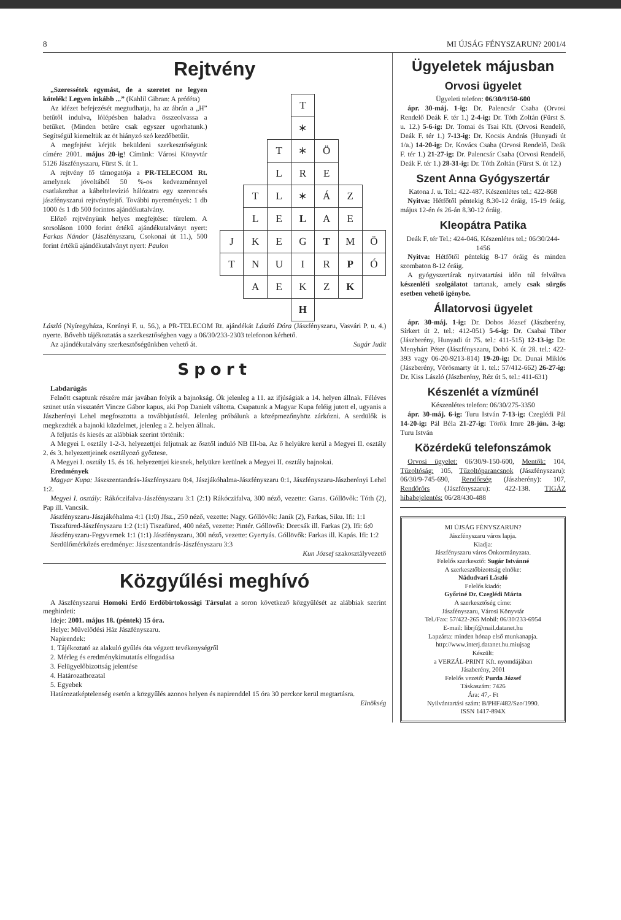8 MI ÚJSÁG FÉNYSZARUN? 2001/4
Rejtvény
„Szeressétek egymást, de a szeretet ne legyen kötelék! Legyen inkább ...” (Kahlil Gibran: A próféta)
Az idézet befejezését megtudhatja, ha az ábrán a „H” betűtől indulva, lólépésben haladva összeolvassa a betűket. (Minden betűre csak egyszer ugorhatunk.) Segítségül kiemeltük az öt hiányzó szó kezdőbetűit.
A megfejtést kérjük beküldeni szerkesztőségünk címére 2001. május 20-ig! Címünk: Városi Könyvtár 5126 Jászfényszaru, Fürst S. út 1.
A rejtvény fő támogatója a PR-TELECOM Rt. amelynek jóvoltából 50 %-os kedvezménnyel csatlakozhat a kábeltelevízió hálózatra egy szerencsés jászfényszarui rejtvényfejtő. További nyeremények: 1 db 1000 és 1 db 500 forintos ajándékutalvány.
Előző rejtvényünk helyes megfejtése: türelem. A sorsoláson 1000 forint értékű ajándékutalványt nyert: Farkas Nándor (Jászfényszaru, Csokonai út 11.), 500 forint értékű ajándékutalványt nyert: Paulon
| | | | T | | | |
| | | | ∗ | | | |
| | | T | ∗ | Ö | | |
| | | L | R | E | | |
| | T | L | ∗ | Á | Z | |
| | L | E | L | A | E | |
| J | K | E | G | T | M | Ö |
| T | N | U | I | R | P | Ó |
| | A | E | K | Z | K | |
| | | | H | | | |
László (Nyíregyháza, Korányi F. u. 56.), a PR-TELECOM Rt. ajándékát László Dóra (Jászfényszaru, Vasvári P. u. 4.) nyerte. Bővebb tájékoztatás a szerkesztőségben vagy a 06/30/233-2303 telefonon kérhető.
Az ajándékutalvány szerkesztőségünkben vehető át. Sugár Judit
Sport
Labdarúgás
Felnőtt csaptunk részére már javában folyik a bajnokság. Ők jelenleg a 11. az ifjúságiak a 14. helyen állnak. Féléves szünet után visszatért Vincze Gábor kapus, aki Pop Danielt váltotta. Csapatunk a Magyar Kupa feléig jutott el, ugyanis a Jászberényi Lehel megfosztotta a továbbjutástól. Jelenleg próbálunk a középmezőnyhöz zárkózni. A serdülők is megkezdték a bajnoki küzdelmet, jelenleg a 2. helyen állnak.
A feljutás és kiesés az alábbiak szerint történik:
A Megyei I. osztály 1-2-3. helyezettjei feljutnak az ősztől induló NB III-ba. Az ő helyükre kerül a Megyei II. osztály 2. és 3. helyezettjeinek osztályozó győztese.
A Megyei I. osztály 15. és 16. helyezettjei kiesnek, helyükre kerülnek a Megyei II. osztály bajnokai.
Eredmények
Magyar Kupa: Jászszentandrás-Jászfényszaru 0:4, Jászjákóhalma-Jászfényszaru 0:1, Jászfényszaru-Jászberényi Lehel 1:2.
Megyei I. osztály: Rákóczifalva-Jászfényszaru 3:1 (2:1) Rákóczifalva, 300 néző, vezette: Garas. Góllövők: Tóth (2), Pap ill. Vancsik.
Jászfényszaru-Jászjákóhalma 4:1 (1:0) Jfsz., 250 néző, vezette: Nagy. Góllövők: Janik (2), Farkas, Siku. Ifi: 1:1
Tiszafüred-Jászfényszaru 1:2 (1:1) Tiszafüred, 400 néző, vezette: Pintér. Góllövők: Dorcsák ill. Farkas (2). Ifi: 6:0
Jászfényszaru-Fegyvernek 1:1 (1:1) Jászfényszaru, 300 néző, vezette: Gyertyás. Góllövők: Farkas ill. Kapás. Ifi: 1:2
Serdülőmérkőzés eredménye: Jászszentandrás-Jászfényszaru 3:3
Kun József szakosztályvezető
Közgyűlési meghívó
A Jászfényszarui Homoki Erdő Erdőbirtokossági Társulat a soron következő közgyűlését az alábbiak szerint meghirdeti:
Ideje: 2001. május 18. (péntek) 15 óra.
Helye: Művelődési Ház Jászfényszaru.
Napirendek:
1. Tájékoztató az alakuló gyűlés óta végzett tevékenységről
2. Mérleg és eredménykimutatás elfogadása
3. Felügyelőbizottság jelentése
4. Határozathozatal
5. Egyebek
Határozatképtelenség esetén a közgyűlés azonos helyen és napirenddel 15 óra 30 perckor kerül megtartásra. Elnökség
Ügyeletek májusban
Orvosi ügyelet
Ügyeleti telefon: 06/30/9150-600
ápr. 30-máj. 1-ig: Dr. Palencsár Csaba (Orvosi Rendelő Deák F. tér 1.) 2-4-ig: Dr. Tóth Zoltán (Fürst S. u. 12.) 5-6-ig: Dr. Tomai és Tsai Kft. (Orvosi Rendelő, Deák F. tér 1.) 7-13-ig: Dr. Kocsis András (Hunyadi út 1/a.) 14-20-ig: Dr. Kovács Csaba (Orvosi Rendelő, Deák F. tér 1.) 21-27-ig: Dr. Palencsár Csaba (Orvosi Rendelő, Deák F. tér 1.) 28-31-ig: Dr. Tóth Zoltán (Fürst S. út 12.)
Szent Anna Gyógyszertár
Katona J. u. Tel.: 422-487. Készenlétes tel.: 422-868
Nyitva: Hétfőtől péntekig 8.30-12 óráig, 15-19 óráig, május 12-én és 26-án 8.30-12 óráig.
Kleopátra Patika
Deák F. tér Tel.: 424-046. Készenlétes tel.: 06/30/244-1456
Nyitva: Hétfőtől péntekig 8-17 óráig és minden szombaton 8-12 óráig.
A gyógyszertárak nyitvatartási időn túl felváltva készenléti szolgálatot tartanak, amely csak sürgős esetben vehető igénybe.
Állatorvosi ügyelet
ápr. 30-máj. 1-ig: Dr. Dobos József (Jászberény, Sírkert út 2. tel.: 412-051) 5-6-ig: Dr. Csabai Tibor (Jászberény, Hunyadi út 75. tel.: 411-515) 12-13-ig: Dr. Menyhárt Péter (Jászfényszaru, Dobó K. út 28. tel.: 422-393 vagy 06-20-9213-814) 19-20-ig: Dr. Dunai Miklós (Jászberény, Vörösmarty út 1. tel.: 57/412-662) 26-27-ig: Dr. Kiss László (Jászberény, Réz út 5. tel.: 411-631)
Készenlét a vízműnél
Készenlétes telefon: 06/30/275-3350
ápr. 30-máj. 6-ig: Turu István 7-13-ig: Czeglédi Pál 14-20-ig: Pál Béla 21-27-ig: Török Imre 28-jún. 3-ig: Turu István
Közérdekű telefonszámok
Orvosi ügyelet: 06/30/9-150-600, Mentők: 104, Tűzoltóság: 105, Tűzoltóparancsnok (Jászfényszaru): 06/30/9-745-690, Rendőrség (Jászberény): 107, Rendőrőrs (Jászfényszaru): 422-138. TIGÁZ hibabejelentés: 06/28/430-488
MI ÚJSÁG FÉNYSZARUN?
Jászfényszaru város lapja.
Kiadja:
Jászfényszaru város Önkormányzata.
Felelős szerkesztő: Sugár Istvánné
A szerkesztőbizottság elnöke:
Nádudvari László
Felelős kiadó:
Győriné Dr. Czeglédi Márta
A szerkesztőség címe:
Jászfényszaru, Városi Könyvtár
Tel./Fax: 57/422-265 Mobil: 06/30/233-6954
E-mail: librjf@mail.datanet.hu
Lapzárta: minden hónap első munkanapja.
http://www.interj.datanet.hu.miujsag
Készült:
a VERZÁL-PRINT Kft. nyomdájában
Jászberény, 2001
Felelős vezető: Purda József
Táskaszám: 7426
Ára: 47,- Ft
Nyilvántartási szám: B/PHF/482/Szo/1990.
ISSN 1417-894X